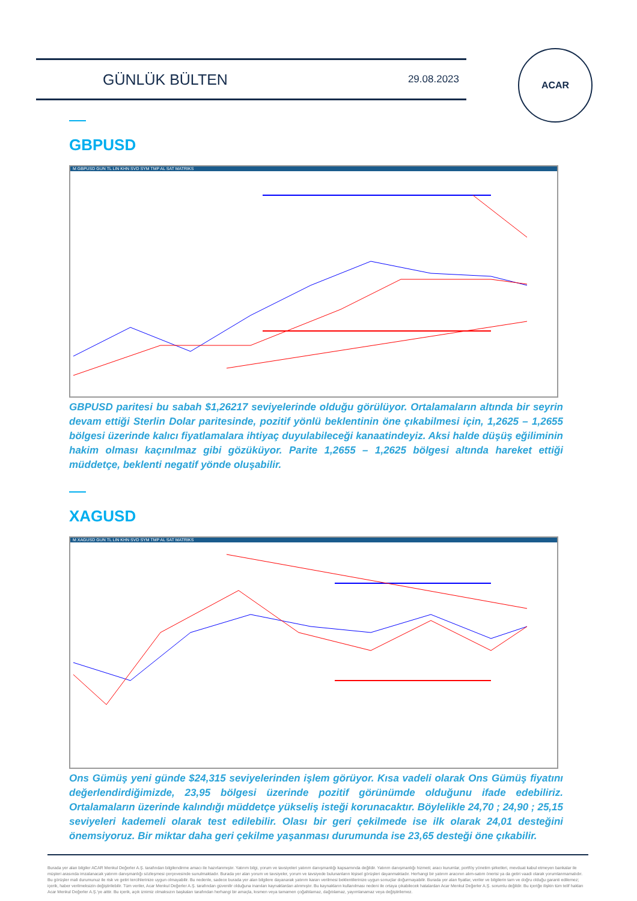GÜNLÜK BÜLTEN 29.08.2023
ACAR
GBPUSD
M GBPUSD GUN TL LIN KHN SVD SYM TMP AL SAT MATRIKS
GBPUSD paritesi bu sabah $1,26217 seviyelerinde olduğu görülüyor. Ortalamaların altında bir seyrin devam ettiği Sterlin Dolar paritesinde, pozitif yönlü beklentinin öne çıkabilmesi için, 1,2625 – 1,2655 bölgesi üzerinde kalıcı fiyatlamalara ihtiyaç duyulabileceği kanaatindeyiz. Aksi halde düşüş eğiliminin hakim olması kaçınılmaz gibi gözüküyor. Parite 1,2655 – 1,2625 bölgesi altında hareket ettiği müddetçe, beklenti negatif yönde oluşabilir.
XAGUSD
M XAGUSD GUN TL LIN KHN SVD SYM TMP AL SAT MATRIKS
Ons Gümüş yeni günde $24,315 seviyelerinden işlem görüyor. Kısa vadeli olarak Ons Gümüş fiyatını değerlendirdiğimizde, 23,95 bölgesi üzerinde pozitif görünümde olduğunu ifade edebiliriz. Ortalamaların üzerinde kalındığı müddetçe yükseliş isteği korunacaktır. Böylelikle 24,70 ; 24,90 ; 25,15 seviyeleri kademeli olarak test edilebilir. Olası bir geri çekilmede ise ilk olarak 24,01 desteğini önemsiyoruz. Bir miktar daha geri çekilme yaşanması durumunda ise 23,65 desteği öne çıkabilir.
Burada yer alan bilgiler ACAR Menkul Değerler A.Ş. tarafından bilgilendirme amacı ile hazırlanmıştır. Yatırım bilgi, yorum ve tavsiyeleri yatırım danışmanlığı kapsamında değildir. Yatırım danışmanlığı hizmeti; aracı kurumlar, portföy yönetim şirketleri, mevduat kabul etmeyen bankalar ile müşteri arasında imzalanacak yatırım danışmanlığı sözleşmesi çerçevesinde sunulmaktadır. Burada yer alan yorum ve tavsiyeler, yorum ve tavsiyede bulunanların kişisel görüşleri dayanmaktadır. Herhangi bir yatırım aracının alım-satım önerisi ya da getiri vaadi olarak yorumlanmamalıdır. Bu görüşler mali durumunuz ile risk ve getiri tercihlerinize uygun olmayabilir. Bu nedenle, sadece burada yer alan bilgilere dayanarak yatırım kararı verilmesi beklentilerinize uygun sonuçlar doğurmayabilir. Burada yer alan fiyatlar, veriler ve bilgilerin tam ve doğru olduğu garanti edilemez; içerik, haber verilmeksizin değiştirilebilir. Tüm veriler, Acar Menkul Değerler A.Ş. tarafından güvenilir olduğuna inanılan kaynaklardan alınmıştır. Bu kaynakların kullanılması nedeni ile ortaya çıkabilecek hatalardan Acar Menkul Değerler A.Ş. sorumlu değildir. Bu içeriğe ilişkin tüm telif hakları Acar Menkul Değerler A.Ş.'ye aittir. Bu içerik, açık iznimiz olmaksızın başkaları tarafından herhangi bir amaçla, kısmen veya tamamen çoğaltılamaz, dağıtılamaz, yayımlanamaz veya değiştirilemez.